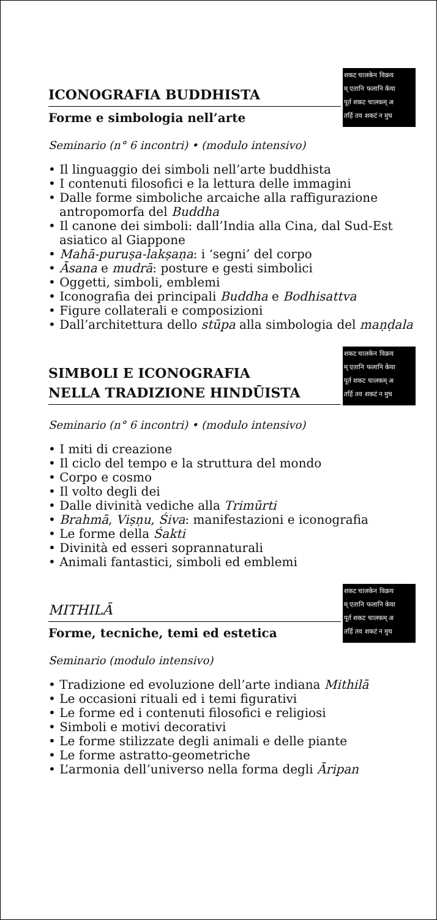शकट चालकेन विक्रय
म् एतानि फलानि केया
पूर्त शकट चालकम् अ
तर्हि तव शकटं न मुच
ICONOGRAFIA BUDDHISTA
Forme e simbologia nell’arte
Seminario (n° 6 incontri) • (modulo intensivo)
• Il linguaggio dei simboli nell’arte buddhista
• I contenuti filosofici e la lettura delle immagini
• Dalle forme simboliche arcaiche alla raffigurazione antropomorfa del Buddha
• Il canone dei simboli: dall’India alla Cina, dal Sud-Est asiatico al Giappone
• Mahā-puruṣa-lakṣaṇa: i ‘segni’ del corpo
• Āsana e mudrā: posture e gesti simbolici
• Oggetti, simboli, emblemi
• Iconografia dei principali Buddha e Bodhisattva
• Figure collaterali e composizioni
• Dall’architettura dello stūpa alla simbologia del maṇḍala
शकट चालकेन विक्रय
म् एतानि फलानि केया
पूर्त शकट चालकम् अ
तर्हि तव शकटं न मुच
SIMBOLI E ICONOGRAFIA
NELLA TRADIZIONE HINDŪISTA
Seminario (n° 6 incontri) • (modulo intensivo)
• I miti di creazione
• Il ciclo del tempo e la struttura del mondo
• Corpo e cosmo
• Il volto degli dei
• Dalle divinità vediche alla Trimūrti
• Brahmā, Viṣṇu, Śiva: manifestazioni e iconografia
• Le forme della Śakti
• Divinità ed esseri soprannaturali
• Animali fantastici, simboli ed emblemi
शकट चालकेन विक्रय
म् एतानि फलानि केया
पूर्त शकट चालकम् अ
तर्हि तव शकटं न मुच
MITHILĀ
Forme, tecniche, temi ed estetica
Seminario (modulo intensivo)
• Tradizione ed evoluzione dell’arte indiana Mithilā
• Le occasioni rituali ed i temi figurativi
• Le forme ed i contenuti filosofici e religiosi
• Simboli e motivi decorativi
• Le forme stilizzate degli animali e delle piante
• Le forme astratto-geometriche
• L’armonia dell’universo nella forma degli Āripan